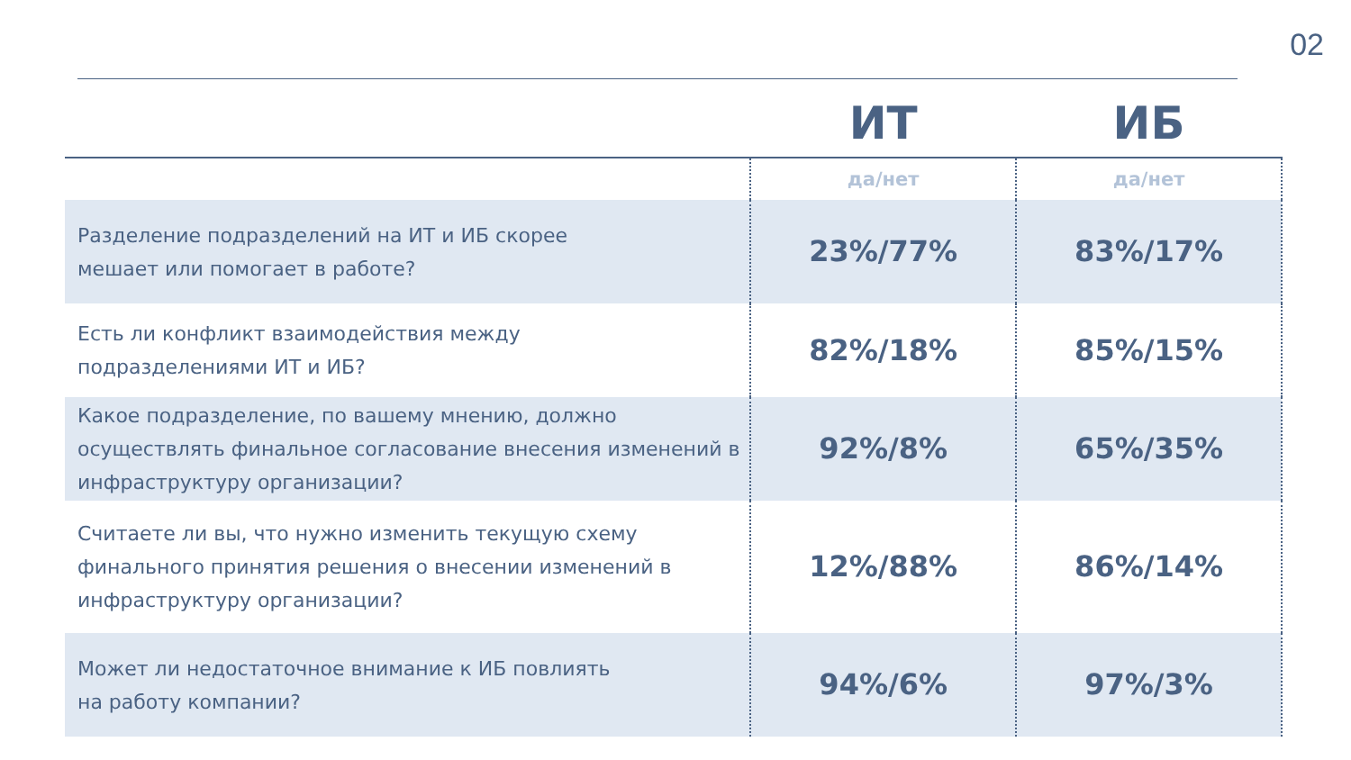02
| | ИТ | ИБ |
| --- | --- | --- |
| | да/нет | да/нет |
| Разделение подразделений на ИТ и ИБ скорее мешает или помогает в работе? | 23%/77% | 83%/17% |
| Есть ли конфликт взаимодействия между подразделениями ИТ и ИБ? | 82%/18% | 85%/15% |
| Какое подразделение, по вашему мнению, должно осуществлять финальное согласование внесения изменений в инфраструктуру организации? | 92%/8% | 65%/35% |
| Считаете ли вы, что нужно изменить текущую схему финального принятия решения о внесении изменений в инфраструктуру организации? | 12%/88% | 86%/14% |
| Может ли недостаточное внимание к ИБ повлиять на работу компании? | 94%/6% | 97%/3% |